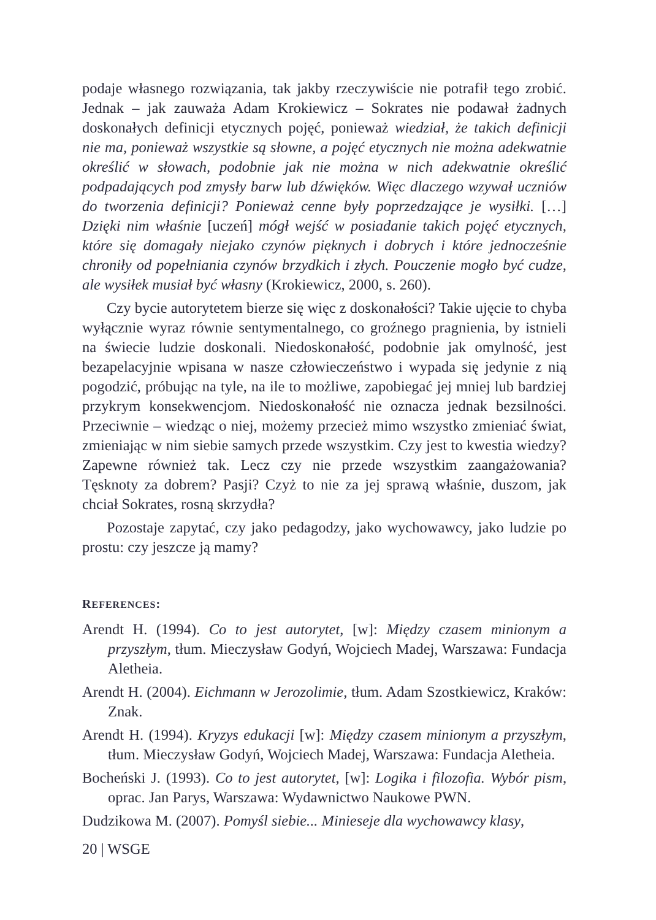podaje własnego rozwiązania, tak jakby rzeczywiście nie potrafił tego zrobić. Jednak – jak zauważa Adam Krokiewicz – Sokrates nie podawał żadnych doskonałych definicji etycznych pojęć, ponieważ wiedział, że takich definicji nie ma, ponieważ wszystkie są słowne, a pojęć etycznych nie można adekwatnie określić w słowach, podobnie jak nie można w nich adekwatnie określić podpadających pod zmysły barw lub dźwięków. Więc dlaczego wzywał uczniów do tworzenia definicji? Ponieważ cenne były poprzedzające je wysiłki. […] Dzięki nim właśnie [uczeń] mógł wejść w posiadanie takich pojęć etycznych, które się domagały niejako czynów pięknych i dobrych i które jednocześnie chroniły od popełniania czynów brzydkich i złych. Pouczenie mogło być cudze, ale wysiłek musiał być własny (Krokiewicz, 2000, s. 260).
Czy bycie autorytetem bierze się więc z doskonałości? Takie ujęcie to chyba wyłącznie wyraz równie sentymentalnego, co groźnego pragnienia, by istnieli na świecie ludzie doskonali. Niedoskonałość, podobnie jak omylność, jest bezapelacyjnie wpisana w nasze człowieczeństwo i wypada się jedynie z nią pogodzić, próbując na tyle, na ile to możliwe, zapobiegać jej mniej lub bardziej przykrym konsekwencjom. Niedoskonałość nie oznacza jednak bezsilności. Przeciwnie – wiedząc o niej, możemy przecież mimo wszystko zmieniać świat, zmieniając w nim siebie samych przede wszystkim. Czy jest to kwestia wiedzy? Zapewne również tak. Lecz czy nie przede wszystkim zaangażowania? Tęsknoty za dobrem? Pasji? Czyż to nie za jej sprawą właśnie, duszom, jak chciał Sokrates, rosną skrzydła?
Pozostaje zapytać, czy jako pedagodzy, jako wychowawcy, jako ludzie po prostu: czy jeszcze ją mamy?
REFERENCES:
Arendt H. (1994). Co to jest autorytet, [w]: Między czasem minionym a przyszłym, tłum. Mieczysław Godyń, Wojciech Madej, Warszawa: Fundacja Aletheia.
Arendt H. (2004). Eichmann w Jerozolimie, tłum. Adam Szostkiewicz, Kraków: Znak.
Arendt H. (1994). Kryzys edukacji [w]: Między czasem minionym a przyszłym, tłum. Mieczysław Godyń, Wojciech Madej, Warszawa: Fundacja Aletheia.
Bocheński J. (1993). Co to jest autorytet, [w]: Logika i filozofia. Wybór pism, oprac. Jan Parys, Warszawa: Wydawnictwo Naukowe PWN.
Dudzikowa M. (2007). Pomyśl siebie... Minieseje dla wychowawcy klasy,
20 | WSGE